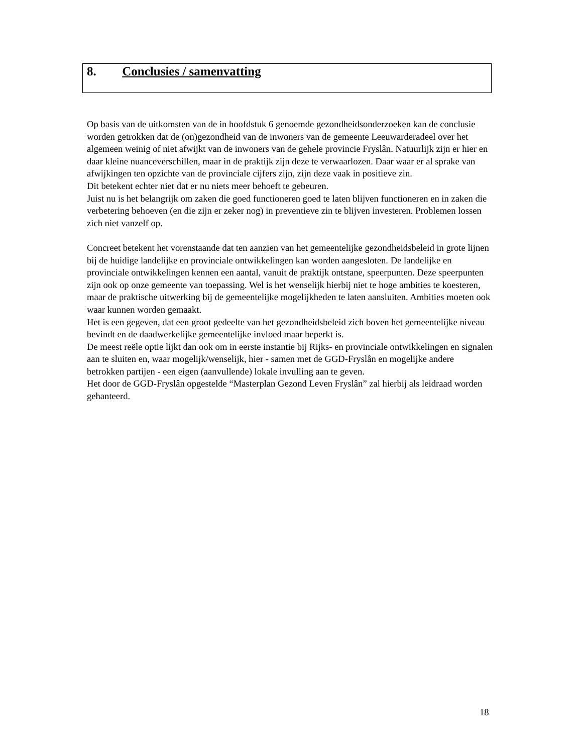8. Conclusies / samenvatting
Op basis van de uitkomsten van de in hoofdstuk 6 genoemde gezondheidsonderzoeken kan de conclusie worden getrokken dat de (on)gezondheid van de inwoners van de gemeente Leeuwarderadeel over het algemeen weinig of niet afwijkt van de inwoners van de gehele provincie Fryslân. Natuurlijk zijn er hier en daar kleine nuanceverschillen, maar in de praktijk zijn deze te verwaarlozen. Daar waar er al sprake van afwijkingen ten opzichte van de provinciale cijfers zijn, zijn deze vaak in positieve zin.
Dit betekent echter niet dat er nu niets meer behoeft te gebeuren.
Juist nu is het belangrijk om zaken die goed functioneren goed te laten blijven functioneren en in zaken die verbetering behoeven (en die zijn er zeker nog) in preventieve zin te blijven investeren. Problemen lossen zich niet vanzelf op.
Concreet betekent het vorenstaande dat ten aanzien van het gemeentelijke gezondheidsbeleid in grote lijnen bij de huidige landelijke en provinciale ontwikkelingen kan worden aangesloten. De landelijke en provinciale ontwikkelingen kennen een aantal, vanuit de praktijk ontstane, speerpunten. Deze speerpunten zijn ook op onze gemeente van toepassing. Wel is het wenselijk hierbij niet te hoge ambities te koesteren, maar de praktische uitwerking bij de gemeentelijke mogelijkheden te laten aansluiten. Ambities moeten ook waar kunnen worden gemaakt.
Het is een gegeven, dat een groot gedeelte van het gezondheidsbeleid zich boven het gemeentelijke niveau bevindt en de daadwerkelijke gemeentelijke invloed maar beperkt is.
De meest reële optie lijkt dan ook om in eerste instantie bij Rijks- en provinciale ontwikkelingen en signalen aan te sluiten en, waar mogelijk/wenselijk, hier - samen met de GGD-Fryslân en mogelijke andere betrokken partijen - een eigen (aanvullende) lokale invulling aan te geven.
Het door de GGD-Fryslân opgestelde “Masterplan Gezond Leven Fryslân” zal hierbij als leidraad worden gehanteerd.
18